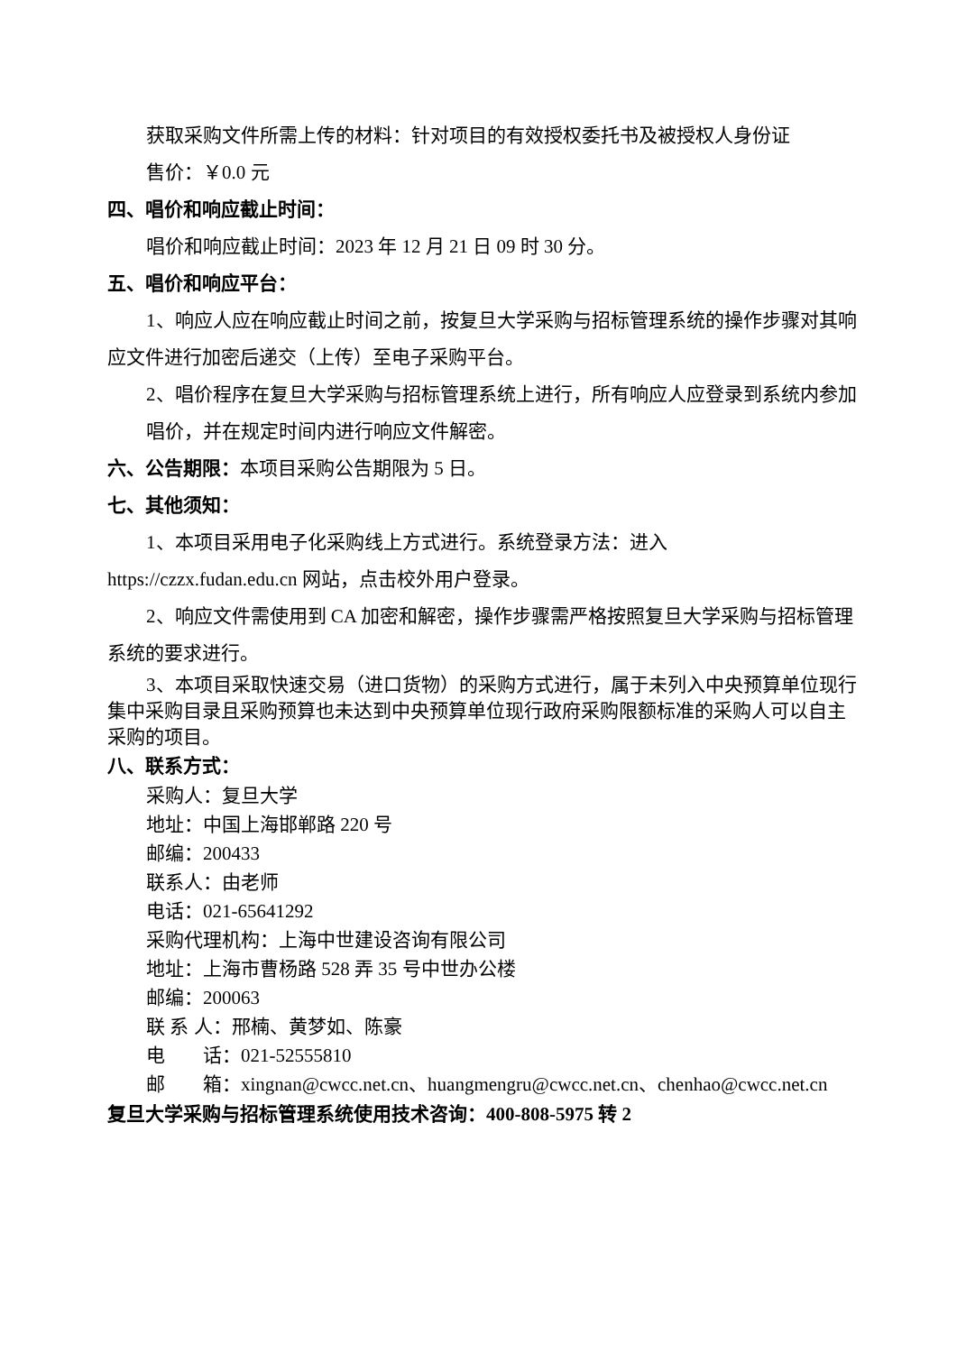获取采购文件所需上传的材料：针对项目的有效授权委托书及被授权人身份证
售价：￥0.0 元
四、唱价和响应截止时间：
唱价和响应截止时间：2023 年 12 月 21 日 09 时 30 分。
五、唱价和响应平台：
1、响应人应在响应截止时间之前，按复旦大学采购与招标管理系统的操作步骤对其响应文件进行加密后递交（上传）至电子采购平台。
2、唱价程序在复旦大学采购与招标管理系统上进行，所有响应人应登录到系统内参加
唱价，并在规定时间内进行响应文件解密。
六、公告期限：本项目采购公告期限为 5 日。
七、其他须知：
1、本项目采用电子化采购线上方式进行。系统登录方法：进入 https://czzx.fudan.edu.cn 网站，点击校外用户登录。
2、响应文件需使用到 CA 加密和解密，操作步骤需严格按照复旦大学采购与招标管理系统的要求进行。
3、本项目采取快速交易（进口货物）的采购方式进行，属于未列入中央预算单位现行集中采购目录且采购预算也未达到中央预算单位现行政府采购限额标准的采购人可以自主采购的项目。
八、联系方式：
采购人：复旦大学
地址：中国上海邯郸路 220 号
邮编：200433
联系人：由老师
电话：021-65641292
采购代理机构：上海中世建设咨询有限公司
地址：上海市曹杨路 528 弄 35 号中世办公楼
邮编：200063
联 系 人：邢楠、黄梦如、陈豪
电　　话：021-52555810
邮　　箱：xingnan@cwcc.net.cn、huangmengru@cwcc.net.cn、chenhao@cwcc.net.cn
复旦大学采购与招标管理系统使用技术咨询：400-808-5975 转 2